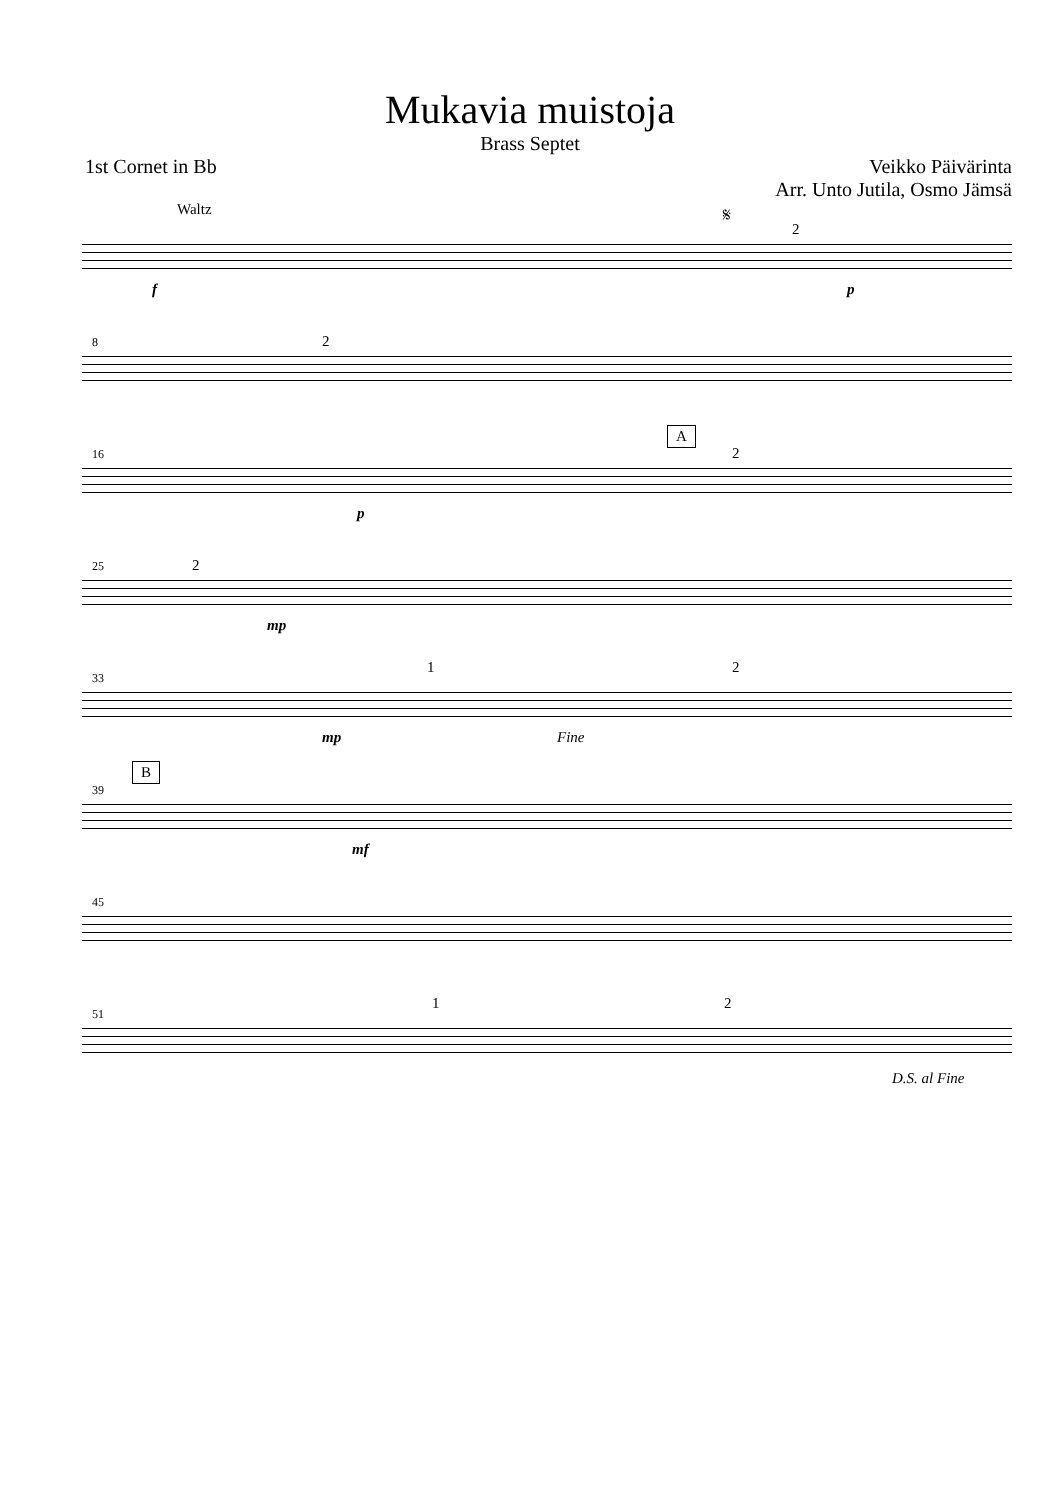Mukavia muistoja
Brass Septet
1st Cornet in Bb Veikko Päivärinta
Arr. Unto Jutila, Osmo Jämsä
Waltz 𝄋
2
f p
8 2
16
A
2
p
25 2
mp
33
1 2
mp Fine
39
B
mf
45
51
1 2
D.S. al Fine